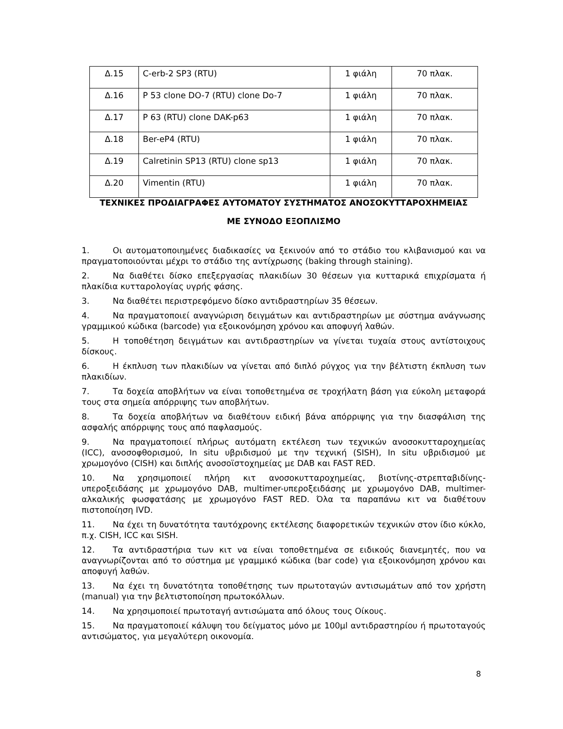| Δ.15 | C-erb-2 SP3 (RTU) | 1 φιάλη | 70 πλακ. |
| Δ.16 | P 53 clone DO-7 (RTU) clone Do-7 | 1 φιάλη | 70 πλακ. |
| Δ.17 | P 63 (RTU) clone DAK-p63 | 1 φιάλη | 70 πλακ. |
| Δ.18 | Ber-eP4 (RTU) | 1 φιάλη | 70 πλακ. |
| Δ.19 | Calretinin SP13 (RTU) clone sp13 | 1 φιάλη | 70 πλακ. |
| Δ.20 | Vimentin (RTU) | 1 φιάλη | 70 πλακ. |
ΤΕΧΝΙΚΕΣ ΠΡΟΔΙΑΓΡΑΦΕΣ ΑΥΤΟΜΑΤΟΥ ΣΥΣΤΗΜΑΤΟΣ ΑΝΟΣΟΚΥΤΤΑΡΟΧΗΜΕΙΑΣ
ΜΕ ΣΥΝΟΔΟ ΕΞΟΠΛΙΣΜΟ
1. Οι αυτοματοποιημένες διαδικασίες να ξεκινούν από το στάδιο του κλιβανισμού και να πραγματοποιούνται μέχρι το στάδιο της αντίχρωσης (baking through staining).
2. Να διαθέτει δίσκο επεξεργασίας πλακιδίων 30 θέσεων για κυτταρικά επιχρίσματα ή πλακίδια κυτταρολογίας υγρής φάσης.
3. Να διαθέτει περιστρεφόμενο δίσκο αντιδραστηρίων 35 θέσεων.
4. Να πραγματοποιεί αναγνώριση δειγμάτων και αντιδραστηρίων με σύστημα ανάγνωσης γραμμικού κώδικα (barcode) για εξοικονόμηση χρόνου και αποφυγή λαθών.
5. Η τοποθέτηση δειγμάτων και αντιδραστηρίων να γίνεται τυχαία στους αντίστοιχους δίσκους.
6. Η έκπλυση των πλακιδίων να γίνεται από διπλό ρύγχος για την βέλτιστη έκπλυση των πλακιδίων.
7. Τα δοχεία αποβλήτων να είναι τοποθετημένα σε τροχήλατη βάση για εύκολη μεταφορά τους στα σημεία απόρριψης των αποβλήτων.
8. Τα δοχεία αποβλήτων να διαθέτουν ειδική βάνα απόρριψης για την διασφάλιση της ασφαλής απόρριψης τους από παφλασμούς.
9. Να πραγματοποιεί πλήρως αυτόματη εκτέλεση των τεχνικών ανοσοκυτταροχημείας (ICC), ανοσοφθορισμού, In situ υβριδισμού με την τεχνική (SISH), In situ υβριδισμού με χρωμογόνο (CISH) και διπλής ανοσοϊστοχημείας με DAB και FAST RED.
10. Να χρησιμοποιεί πλήρη κιτ ανοσοκυτταροχημείας, βιοτίνης-στρεπταβιδίνης-υπεροξειδάσης με χρωμογόνο DAB, multimer-υπεροξειδάσης με χρωμογόνο DAB, multimer-αλκαλικής φωσφατάσης με χρωμογόνο FAST RED. Όλα τα παραπάνω κιτ να διαθέτουν πιστοποίηση IVD.
11. Να έχει τη δυνατότητα ταυτόχρονης εκτέλεσης διαφορετικών τεχνικών στον ίδιο κύκλο, π.χ. CISH, ICC και SISH.
12. Τα αντιδραστήρια των κιτ να είναι τοποθετημένα σε ειδικούς διανεμητές, που να αναγνωρίζονται από το σύστημα με γραμμικό κώδικα (bar code) για εξοικονόμηση χρόνου και αποφυγή λαθών.
13. Να έχει τη δυνατότητα τοποθέτησης των πρωτοταγών αντισωμάτων από τον χρήστη (manual) για την βελτιστοποίηση πρωτοκόλλων.
14. Να χρησιμοποιεί πρωτοταγή αντισώματα από όλους τους Οίκους.
15. Να πραγματοποιεί κάλυψη του δείγματος μόνο με 100μl αντιδραστηρίου ή πρωτοταγούς αντισώματος, για μεγαλύτερη οικονομία.
8